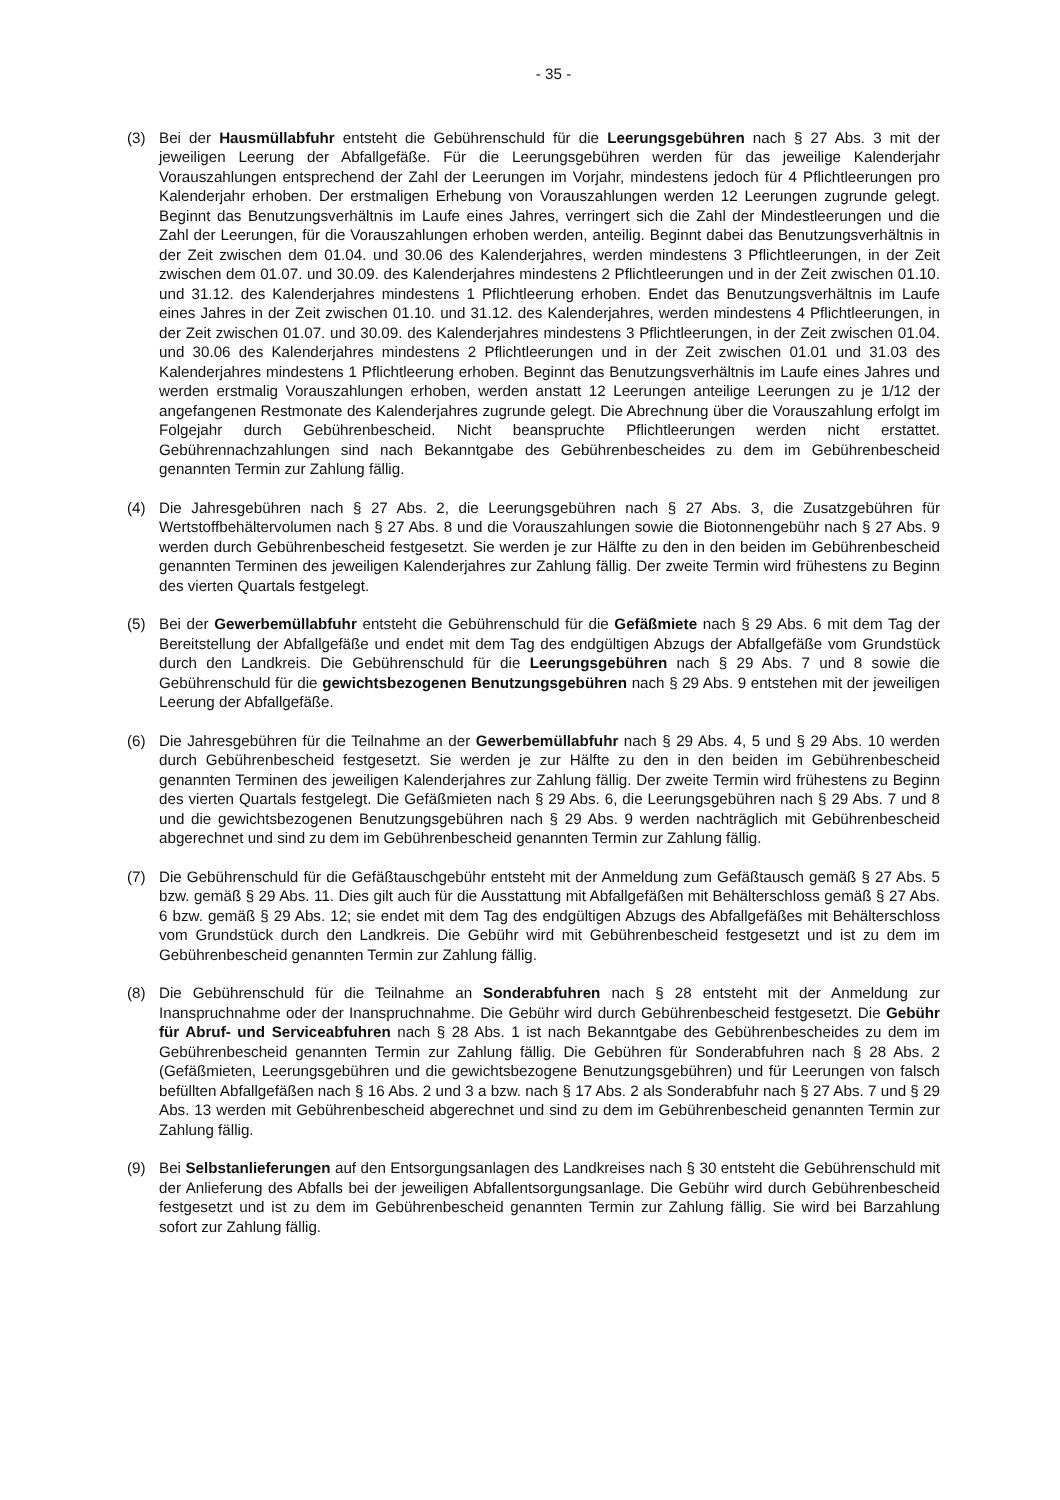- 35 -
(3) Bei der Hausmüllabfuhr entsteht die Gebührenschuld für die Leerungsgebühren nach § 27 Abs. 3 mit der jeweiligen Leerung der Abfallgefäße. Für die Leerungsgebühren werden für das jeweilige Kalenderjahr Vorauszahlungen entsprechend der Zahl der Leerungen im Vorjahr, mindestens jedoch für 4 Pflichtleerungen pro Kalenderjahr erhoben. Der erstmaligen Erhebung von Vorauszahlungen werden 12 Leerungen zugrunde gelegt. Beginnt das Benutzungsverhältnis im Laufe eines Jahres, verringert sich die Zahl der Mindestleerungen und die Zahl der Leerungen, für die Vorauszahlungen erhoben werden, anteilig. Beginnt dabei das Benutzungsverhältnis in der Zeit zwischen dem 01.04. und 30.06 des Kalenderjahres, werden mindestens 3 Pflichtleerungen, in der Zeit zwischen dem 01.07. und 30.09. des Kalenderjahres mindestens 2 Pflichtleerungen und in der Zeit zwischen 01.10. und 31.12. des Kalenderjahres mindestens 1 Pflichtleerung erhoben. Endet das Benutzungsverhältnis im Laufe eines Jahres in der Zeit zwischen 01.10. und 31.12. des Kalenderjahres, werden mindestens 4 Pflichtleerungen, in der Zeit zwischen 01.07. und 30.09. des Kalenderjahres mindestens 3 Pflichtleerungen, in der Zeit zwischen 01.04. und 30.06 des Kalenderjahres mindestens 2 Pflichtleerungen und in der Zeit zwischen 01.01 und 31.03 des Kalenderjahres mindestens 1 Pflichtleerung erhoben. Beginnt das Benutzungsverhältnis im Laufe eines Jahres und werden erstmalig Vorauszahlungen erhoben, werden anstatt 12 Leerungen anteilige Leerungen zu je 1/12 der angefangenen Restmonate des Kalenderjahres zugrunde gelegt. Die Abrechnung über die Vorauszahlung erfolgt im Folgejahr durch Gebührenbescheid. Nicht beanspruchte Pflichtleerungen werden nicht erstattet. Gebührennachzahlungen sind nach Bekanntgabe des Gebührenbescheides zu dem im Gebührenbescheid genannten Termin zur Zahlung fällig.
(4) Die Jahresgebühren nach § 27 Abs. 2, die Leerungsgebühren nach § 27 Abs. 3, die Zusatzgebühren für Wertstoffbehältervolumen nach § 27 Abs. 8 und die Vorauszahlungen sowie die Biotonnengebühr nach § 27 Abs. 9 werden durch Gebührenbescheid festgesetzt. Sie werden je zur Hälfte zu den in den beiden im Gebührenbescheid genannten Terminen des jeweiligen Kalenderjahres zur Zahlung fällig. Der zweite Termin wird frühestens zu Beginn des vierten Quartals festgelegt.
(5) Bei der Gewerbemüllabfuhr entsteht die Gebührenschuld für die Gefäßmiete nach § 29 Abs. 6 mit dem Tag der Bereitstellung der Abfallgefäße und endet mit dem Tag des endgültigen Abzugs der Abfallgefäße vom Grundstück durch den Landkreis. Die Gebührenschuld für die Leerungsgebühren nach § 29 Abs. 7 und 8 sowie die Gebührenschuld für die gewichtsbezogenen Benutzungsgebühren nach § 29 Abs. 9 entstehen mit der jeweiligen Leerung der Abfallgefäße.
(6) Die Jahresgebühren für die Teilnahme an der Gewerbemüllabfuhr nach § 29 Abs. 4, 5 und § 29 Abs. 10 werden durch Gebührenbescheid festgesetzt. Sie werden je zur Hälfte zu den in den beiden im Gebührenbescheid genannten Terminen des jeweiligen Kalenderjahres zur Zahlung fällig. Der zweite Termin wird frühestens zu Beginn des vierten Quartals festgelegt. Die Gefäßmieten nach § 29 Abs. 6, die Leerungsgebühren nach § 29 Abs. 7 und 8 und die gewichtsbezogenen Benutzungsgebühren nach § 29 Abs. 9 werden nachträglich mit Gebührenbescheid abgerechnet und sind zu dem im Gebührenbescheid genannten Termin zur Zahlung fällig.
(7) Die Gebührenschuld für die Gefäßtauschgebühr entsteht mit der Anmeldung zum Gefäßtausch gemäß § 27 Abs. 5 bzw. gemäß § 29 Abs. 11. Dies gilt auch für die Ausstattung mit Abfallgefäßen mit Behälterschloss gemäß § 27 Abs. 6 bzw. gemäß § 29 Abs. 12; sie endet mit dem Tag des endgültigen Abzugs des Abfallgefäßes mit Behälterschloss vom Grundstück durch den Landkreis. Die Gebühr wird mit Gebührenbescheid festgesetzt und ist zu dem im Gebührenbescheid genannten Termin zur Zahlung fällig.
(8) Die Gebührenschuld für die Teilnahme an Sonderabfuhren nach § 28 entsteht mit der Anmeldung zur Inanspruchnahme oder der Inanspruchnahme. Die Gebühr wird durch Gebührenbescheid festgesetzt. Die Gebühr für Abruf- und Serviceabfuhren nach § 28 Abs. 1 ist nach Bekanntgabe des Gebührenbescheides zu dem im Gebührenbescheid genannten Termin zur Zahlung fällig. Die Gebühren für Sonderabfuhren nach § 28 Abs. 2 (Gefäßmieten, Leerungsgebühren und die gewichtsbezogene Benutzungsgebühren) und für Leerungen von falsch befüllten Abfallgefäßen nach § 16 Abs. 2 und 3 a bzw. nach § 17 Abs. 2 als Sonderabfuhr nach § 27 Abs. 7 und § 29 Abs. 13 werden mit Gebührenbescheid abgerechnet und sind zu dem im Gebührenbescheid genannten Termin zur Zahlung fällig.
(9) Bei Selbstanlieferungen auf den Entsorgungsanlagen des Landkreises nach § 30 entsteht die Gebührenschuld mit der Anlieferung des Abfalls bei der jeweiligen Abfallentsorgungsanlage. Die Gebühr wird durch Gebührenbescheid festgesetzt und ist zu dem im Gebührenbescheid genannten Termin zur Zahlung fällig. Sie wird bei Barzahlung sofort zur Zahlung fällig.